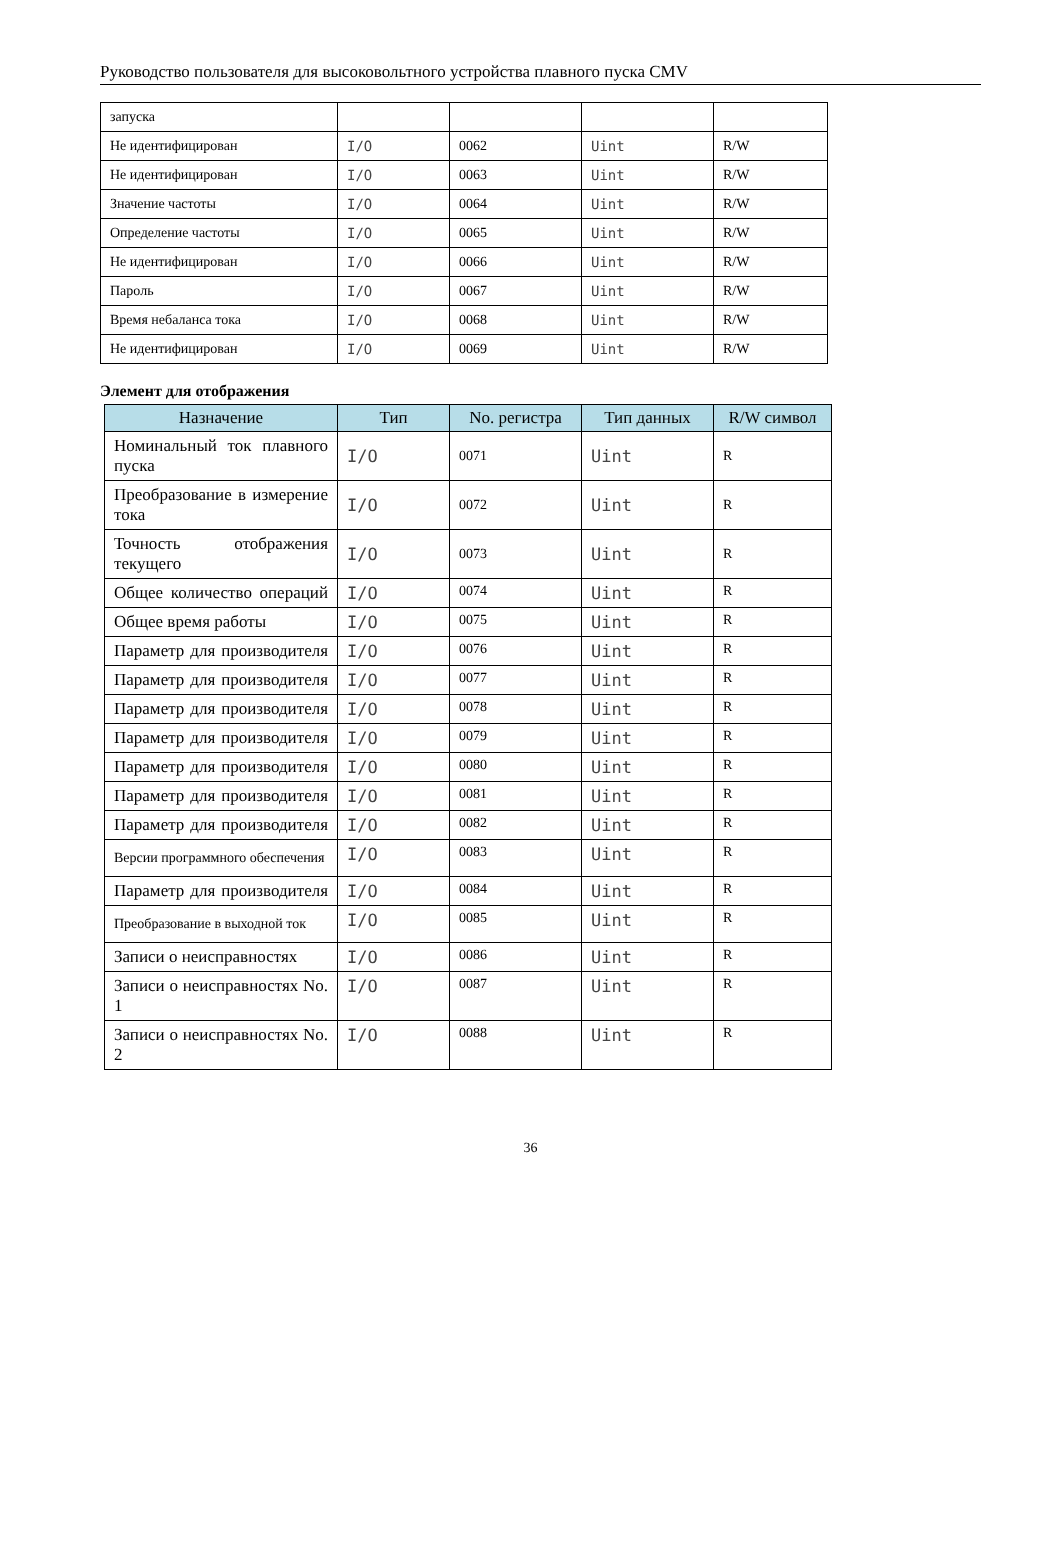Руководство пользователя для высоковольтного устройства плавного пуска CMV
| запуска | | | | |
| Не идентифицирован | I/O | 0062 | Uint | R/W |
| Не идентифицирован | I/O | 0063 | Uint | R/W |
| Значение частоты | I/O | 0064 | Uint | R/W |
| Определение частоты | I/O | 0065 | Uint | R/W |
| Не идентифицирован | I/O | 0066 | Uint | R/W |
| Пароль | I/O | 0067 | Uint | R/W |
| Время небаланса тока | I/O | 0068 | Uint | R/W |
| Не идентифицирован | I/O | 0069 | Uint | R/W |
Элемент для отображения
| Назначение | Тип | No. регистра | Тип данных | R/W символ |
| --- | --- | --- | --- | --- |
| Номинальный ток плавного пуска | I/O | 0071 | Uint | R |
| Преобразование в измерение тока | I/O | 0072 | Uint | R |
| Точность отображения текущего | I/O | 0073 | Uint | R |
| Общее количество операций | I/O | 0074 | Uint | R |
| Общее время работы | I/O | 0075 | Uint | R |
| Параметр для производителя | I/O | 0076 | Uint | R |
| Параметр для производителя | I/O | 0077 | Uint | R |
| Параметр для производителя | I/O | 0078 | Uint | R |
| Параметр для производителя | I/O | 0079 | Uint | R |
| Параметр для производителя | I/O | 0080 | Uint | R |
| Параметр для производителя | I/O | 0081 | Uint | R |
| Параметр для производителя | I/O | 0082 | Uint | R |
| Версии программного обеспечения | I/O | 0083 | Uint | R |
| Параметр для производителя | I/O | 0084 | Uint | R |
| Преобразование в выходной ток | I/O | 0085 | Uint | R |
| Записи о неисправностях | I/O | 0086 | Uint | R |
| Записи о неисправностях No. 1 | I/O | 0087 | Uint | R |
| Записи о неисправностях No. 2 | I/O | 0088 | Uint | R |
36